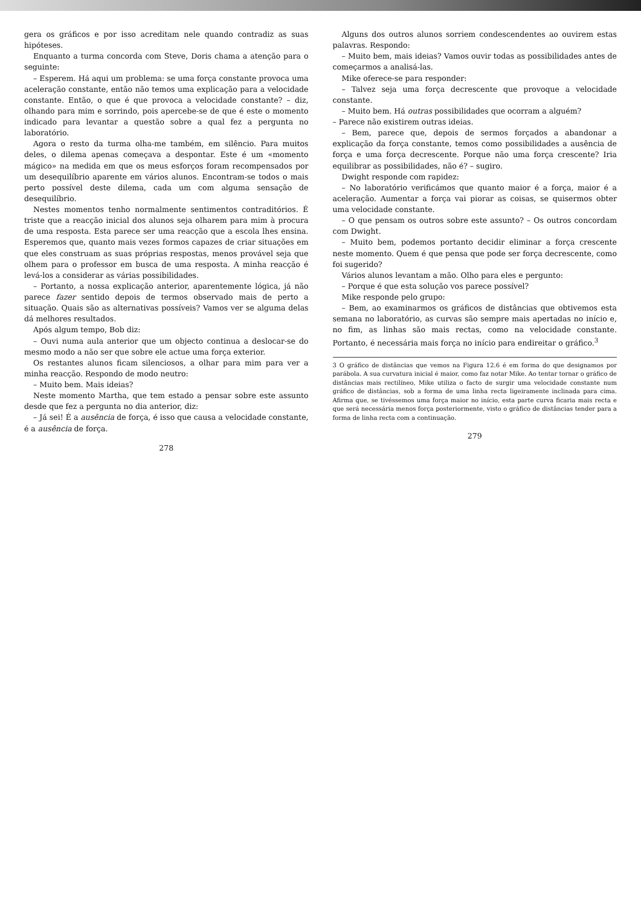gera os gráficos e por isso acreditam nele quando contradiz as suas hipóteses.
Enquanto a turma concorda com Steve, Doris chama a atenção para o seguinte:
– Esperem. Há aqui um problema: se uma força constante provoca uma aceleração constante, então não temos uma explicação para a velocidade constante. Então, o que é que provoca a velocidade constante? – diz, olhando para mim e sorrindo, pois apercebe-se de que é este o momento indicado para levantar a questão sobre a qual fez a pergunta no laboratório.
Agora o resto da turma olha-me também, em silêncio. Para muitos deles, o dilema apenas começava a despontar. Este é um «momento mágico» na medida em que os meus esforços foram recompensados por um desequilíbrio aparente em vários alunos. Encontram-se todos o mais perto possível deste dilema, cada um com alguma sensação de desequilíbrio.
Nestes momentos tenho normalmente sentimentos contraditórios. É triste que a reacção inicial dos alunos seja olharem para mim à procura de uma resposta. Esta parece ser uma reacção que a escola lhes ensina. Esperemos que, quanto mais vezes formos capazes de criar situações em que eles construam as suas próprias respostas, menos provável seja que olhem para o professor em busca de uma resposta. A minha reacção é levá-los a considerar as várias possibilidades.
– Portanto, a nossa explicação anterior, aparentemente lógica, já não parece fazer sentido depois de termos observado mais de perto a situação. Quais são as alternativas possíveis? Vamos ver se alguma delas dá melhores resultados.
Após algum tempo, Bob diz:
– Ouvi numa aula anterior que um objecto continua a deslocar-se do mesmo modo a não ser que sobre ele actue uma força exterior.
Os restantes alunos ficam silenciosos, a olhar para mim para ver a minha reacção. Respondo de modo neutro:
– Muito bem. Mais ideias?
Neste momento Martha, que tem estado a pensar sobre este assunto desde que fez a pergunta no dia anterior, diz:
– Já sei! É a ausência de força, é isso que causa a velocidade constante, é a ausência de força.
278
Alguns dos outros alunos sorriem condescendentes ao ouvirem estas palavras. Respondo:
– Muito bem, mais ideias? Vamos ouvir todas as possibilidades antes de começarmos a analisá-las.
Mike oferece-se para responder:
– Talvez seja uma força decrescente que provoque a velocidade constante.
– Muito bem. Há outras possibilidades que ocorram a alguém?
– Parece não existirem outras ideias.
– Bem, parece que, depois de sermos forçados a abandonar a explicação da força constante, temos como possibilidades a ausência de força e uma força decrescente. Porque não uma força crescente? Iria equilibrar as possibilidades, não é? – sugiro.
Dwight responde com rapidez:
– No laboratório verificámos que quanto maior é a força, maior é a aceleração. Aumentar a força vai piorar as coisas, se quisermos obter uma velocidade constante.
– O que pensam os outros sobre este assunto? – Os outros concordam com Dwight.
– Muito bem, podemos portanto decidir eliminar a força crescente neste momento. Quem é que pensa que pode ser força decrescente, como foi sugerido?
Vários alunos levantam a mão. Olho para eles e pergunto:
– Porque é que esta solução vos parece possível?
Mike responde pelo grupo:
– Bem, ao examinarmos os gráficos de distâncias que obtivemos esta semana no laboratório, as curvas são sempre mais apertadas no início e, no fim, as linhas são mais rectas, como na velocidade constante. Portanto, é necessária mais força no início para endireitar o gráfico.<sup>3</sup>
3 O gráfico de distâncias que vemos na Figura 12.6 é em forma do que designamos por parábola. A sua curvatura inicial é maior, como faz notar Mike. Ao tentar tornar o gráfico de distâncias mais rectilíneo, Mike utiliza o facto de surgir uma velocidade constante num gráfico de distâncias, sob a forma de uma linha recta ligeiramente inclinada para cima. Afirma que, se tivéssemos uma força maior no início, esta parte curva ficaria mais recta e que será necessária menos força posteriormente, visto o gráfico de distâncias tender para a forma de linha recta com a continuação.
279